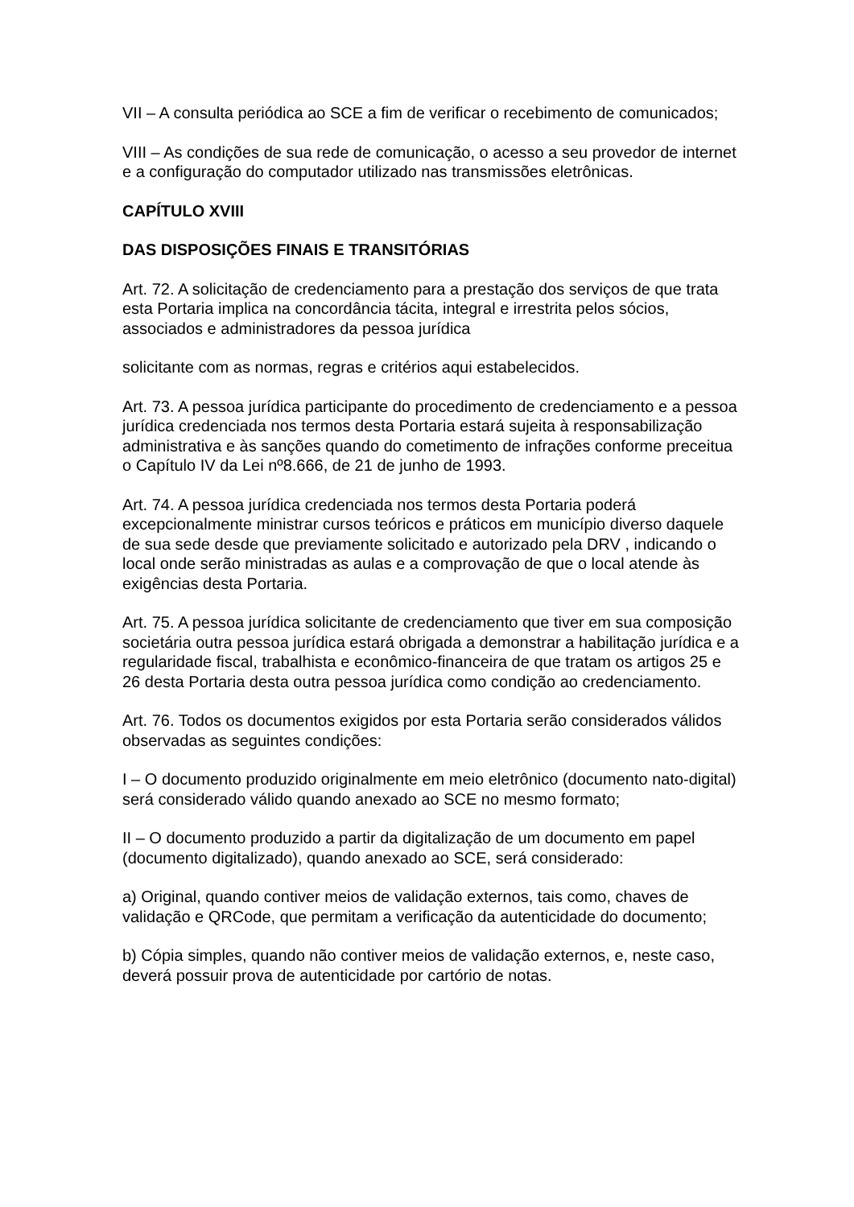VII – A consulta periódica ao SCE a fim de verificar o recebimento de comunicados;
VIII – As condições de sua rede de comunicação, o acesso a seu provedor de internet e a configuração do computador utilizado nas transmissões eletrônicas.
CAPÍTULO XVIII
DAS DISPOSIÇÕES FINAIS E TRANSITÓRIAS
Art. 72. A solicitação de credenciamento para a prestação dos serviços de que trata esta Portaria implica na concordância tácita, integral e irrestrita pelos sócios, associados e administradores da pessoa jurídica
solicitante com as normas, regras e critérios aqui estabelecidos.
Art. 73. A pessoa jurídica participante do procedimento de credenciamento e a pessoa jurídica credenciada nos termos desta Portaria estará sujeita à responsabilização administrativa e às sanções quando do cometimento de infrações conforme preceitua o Capítulo IV da Lei nº8.666, de 21 de junho de 1993.
Art. 74. A pessoa jurídica credenciada nos termos desta Portaria poderá excepcionalmente ministrar cursos teóricos e práticos em município diverso daquele de sua sede desde que previamente solicitado e autorizado pela DRV , indicando o local onde serão ministradas as aulas e a comprovação de que o local atende às exigências desta Portaria.
Art. 75. A pessoa jurídica solicitante de credenciamento que tiver em sua composição societária outra pessoa jurídica estará obrigada a demonstrar a habilitação jurídica e a regularidade fiscal, trabalhista e econômico-financeira de que tratam os artigos 25 e 26 desta Portaria desta outra pessoa jurídica como condição ao credenciamento.
Art. 76. Todos os documentos exigidos por esta Portaria serão considerados válidos observadas as seguintes condições:
I – O documento produzido originalmente em meio eletrônico (documento nato-digital) será considerado válido quando anexado ao SCE no mesmo formato;
II – O documento produzido a partir da digitalização de um documento em papel (documento digitalizado), quando anexado ao SCE, será considerado:
a) Original, quando contiver meios de validação externos, tais como, chaves de validação e QRCode, que permitam a verificação da autenticidade do documento;
b) Cópia simples, quando não contiver meios de validação externos, e, neste caso, deverá possuir prova de autenticidade por cartório de notas.